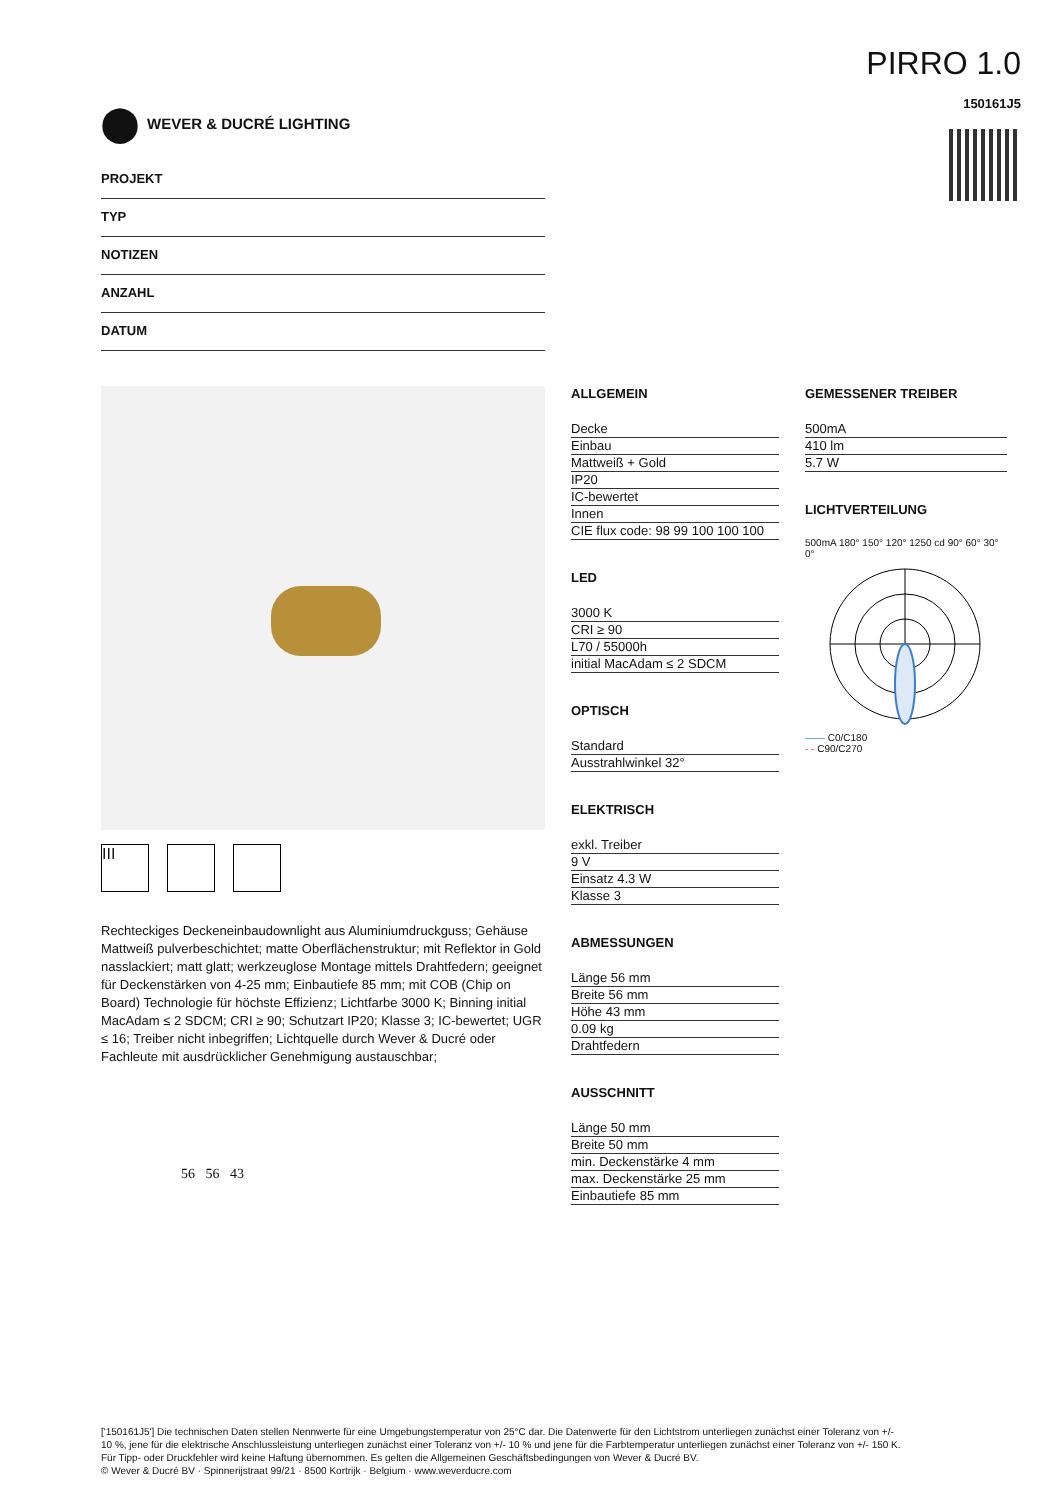⬤ WEVER & DUCRÉ LIGHTING
PIRRO 1.0
150161J5
PROJEKT
TYP
NOTIZEN
ANZAHL
DATUM
III
Rechteckiges Deckeneinbaudownlight aus Aluminiumdruckguss; Gehäuse Mattweiß pulverbeschichtet; matte Oberflächenstruktur; mit Reflektor in Gold nasslackiert; matt glatt; werkzeuglose Montage mittels Drahtfedern; geeignet für Deckenstärken von 4-25 mm; Einbautiefe 85 mm; mit COB (Chip on Board) Technologie für höchste Effizienz; Lichtfarbe 3000 K; Binning initial MacAdam ≤ 2 SDCM; CRI ≥ 90; Schutzart IP20; Klasse 3; IC-bewertet; UGR ≤ 16; Treiber nicht inbegriffen; Lichtquelle durch Wever & Ducré oder Fachleute mit ausdrücklicher Genehmigung austauschbar;
56 56 43
ALLGEMEIN
Decke
Einbau
Mattweiß + Gold
IP20
IC-bewertet
Innen
CIE flux code: 98 99 100 100 100
LED
3000 K
CRI ≥ 90
L70 / 55000h
initial MacAdam ≤ 2 SDCM
OPTISCH
Standard
Ausstrahlwinkel 32°
ELEKTRISCH
exkl. Treiber
9 V
Einsatz 4.3 W
Klasse 3
ABMESSUNGEN
Länge 56 mm
Breite 56 mm
Höhe 43 mm
0.09 kg
Drahtfedern
AUSSCHNITT
Länge 50 mm
Breite 50 mm
min. Deckenstärke 4 mm
max. Deckenstärke 25 mm
Einbautiefe 85 mm
GEMESSENER TREIBER
500mA
410 lm
5.7 W
LICHTVERTEILUNG
500mA 180° 150° 120° 1250 cd 90° 60° 30° 0°
—— C0/C180
- - C90/C270
['150161J5'] Die technischen Daten stellen Nennwerte für eine Umgebungstemperatur von 25°C dar. Die Datenwerte für den Lichtstrom unterliegen zunächst einer Toleranz von +/- 10 %, jene für die elektrische Anschlussleistung unterliegen zunächst einer Toleranz von +/- 10 % und jene für die Farbtemperatur unterliegen zunächst einer Toleranz von +/- 150 K. Für Tipp- oder Druckfehler wird keine Haftung übernommen. Es gelten die Allgemeinen Geschäftsbedingungen von Wever & Ducré BV.
© Wever & Ducré BV · Spinnerijstraat 99/21 · 8500 Kortrijk · Belgium · www.weverducre.com